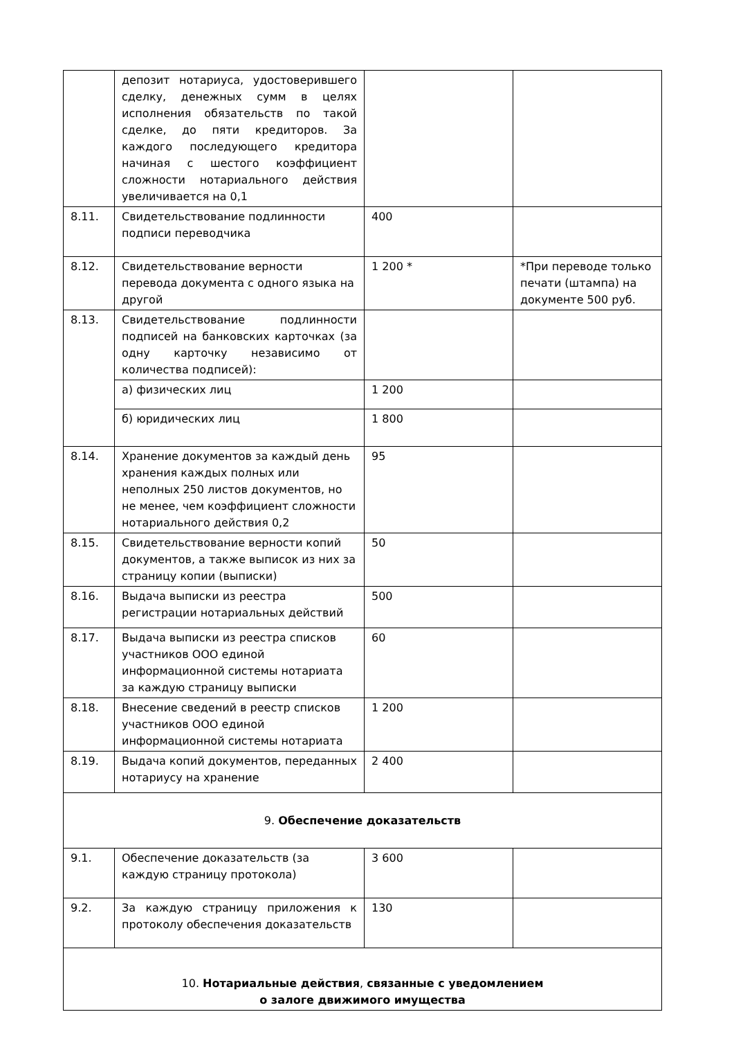| | депозит нотариуса, удостоверившего сделку, денежных сумм в целях исполнения обязательств по такой сделке, до пяти кредиторов. За каждого последующего кредитора начиная с шестого коэффициент сложности нотариального действия увеличивается на 0,1 | | |
| 8.11. | Свидетельствование подлинности подписи переводчика | 400 | |
| 8.12. | Свидетельствование верности перевода документа с одного языка на другой | 1 200 * | *При переводе только печати (штампа) на документе 500 руб. |
| 8.13. | Свидетельствование подлинности подписей на банковских карточках (за одну карточку независимо от количества подписей): | | |
| | а) физических лиц | 1 200 | |
| | б) юридических лиц | 1 800 | |
| 8.14. | Хранение документов за каждый день хранения каждых полных или неполных 250 листов документов, но не менее, чем коэффициент сложности нотариального действия 0,2 | 95 | |
| 8.15. | Свидетельствование верности копий документов, а также выписок из них за страницу копии (выписки) | 50 | |
| 8.16. | Выдача выписки из реестра регистрации нотариальных действий | 500 | |
| 8.17. | Выдача выписки из реестра списков участников ООО единой информационной системы нотариата за каждую страницу выписки | 60 | |
| 8.18. | Внесение сведений в реестр списков участников ООО единой информационной системы нотариата | 1 200 | |
| 8.19. | Выдача копий документов, переданных нотариусу на хранение | 2 400 | |
| 9. Обеспечение доказательств | | | |
| 9.1. | Обеспечение доказательств (за каждую страницу протокола) | 3 600 | |
| 9.2. | За каждую страницу приложения к протоколу обеспечения доказательств | 130 | |
| 10. Нотариальные действия , связанные с уведомлением о залоге движимого имущества | | | |